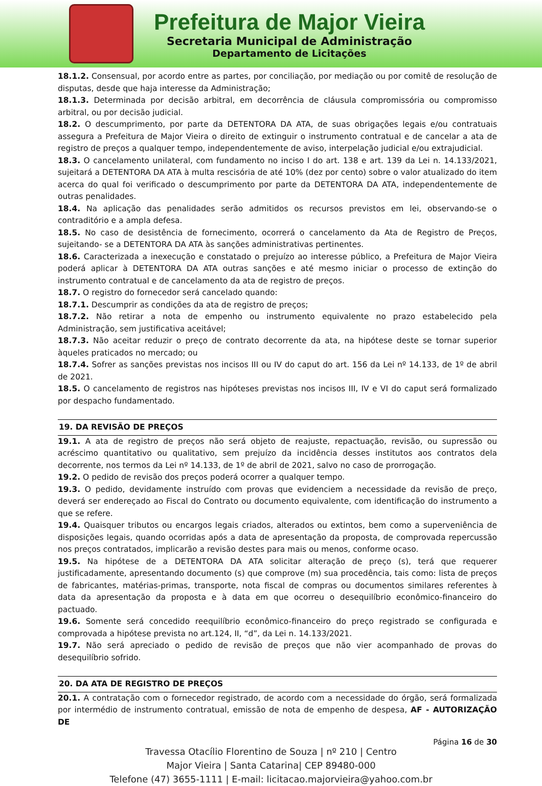Prefeitura de Major Vieira
Secretaria Municipal de Administração
Departamento de Licitações
18.1.2. Consensual, por acordo entre as partes, por conciliação, por mediação ou por comitê de resolução de disputas, desde que haja interesse da Administração;
18.1.3. Determinada por decisão arbitral, em decorrência de cláusula compromissória ou compromisso arbitral, ou por decisão judicial.
18.2. O descumprimento, por parte da DETENTORA DA ATA, de suas obrigações legais e/ou contratuais assegura a Prefeitura de Major Vieira o direito de extinguir o instrumento contratual e de cancelar a ata de registro de preços a qualquer tempo, independentemente de aviso, interpelação judicial e/ou extrajudicial.
18.3. O cancelamento unilateral, com fundamento no inciso I do art. 138 e art. 139 da Lei n. 14.133/2021, sujeitará a DETENTORA DA ATA à multa rescisória de até 10% (dez por cento) sobre o valor atualizado do item acerca do qual foi verificado o descumprimento por parte da DETENTORA DA ATA, independentemente de outras penalidades.
18.4. Na aplicação das penalidades serão admitidos os recursos previstos em lei, observando-se o contraditório e a ampla defesa.
18.5. No caso de desistência de fornecimento, ocorrerá o cancelamento da Ata de Registro de Preços, sujeitando- se a DETENTORA DA ATA às sanções administrativas pertinentes.
18.6. Caracterizada a inexecução e constatado o prejuízo ao interesse público, a Prefeitura de Major Vieira poderá aplicar à DETENTORA DA ATA outras sanções e até mesmo iniciar o processo de extinção do instrumento contratual e de cancelamento da ata de registro de preços.
18.7. O registro do fornecedor será cancelado quando:
18.7.1. Descumprir as condições da ata de registro de preços;
18.7.2. Não retirar a nota de empenho ou instrumento equivalente no prazo estabelecido pela Administração, sem justificativa aceitável;
18.7.3. Não aceitar reduzir o preço de contrato decorrente da ata, na hipótese deste se tornar superior àqueles praticados no mercado; ou
18.7.4. Sofrer as sanções previstas nos incisos III ou IV do caput do art. 156 da Lei nº 14.133, de 1º de abril de 2021.
18.5. O cancelamento de registros nas hipóteses previstas nos incisos III, IV e VI do caput será formalizado por despacho fundamentado.
19. DA REVISÃO DE PREÇOS
19.1. A ata de registro de preços não será objeto de reajuste, repactuação, revisão, ou supressão ou acréscimo quantitativo ou qualitativo, sem prejuízo da incidência desses institutos aos contratos dela decorrente, nos termos da Lei nº 14.133, de 1º de abril de 2021, salvo no caso de prorrogação.
19.2. O pedido de revisão dos preços poderá ocorrer a qualquer tempo.
19.3. O pedido, devidamente instruído com provas que evidenciem a necessidade da revisão de preço, deverá ser endereçado ao Fiscal do Contrato ou documento equivalente, com identificação do instrumento a que se refere.
19.4. Quaisquer tributos ou encargos legais criados, alterados ou extintos, bem como a superveniência de disposições legais, quando ocorridas após a data de apresentação da proposta, de comprovada repercussão nos preços contratados, implicarão a revisão destes para mais ou menos, conforme ocaso.
19.5. Na hipótese de a DETENTORA DA ATA solicitar alteração de preço (s), terá que requerer justificadamente, apresentando documento (s) que comprove (m) sua procedência, tais como: lista de preços de fabricantes, matérias-primas, transporte, nota fiscal de compras ou documentos similares referentes à data da apresentação da proposta e à data em que ocorreu o desequilíbrio econômico-financeiro do pactuado.
19.6. Somente será concedido reequilíbrio econômico-financeiro do preço registrado se configurada e comprovada a hipótese prevista no art.124, II, “d”, da Lei n. 14.133/2021.
19.7. Não será apreciado o pedido de revisão de preços que não vier acompanhado de provas do desequilíbrio sofrido.
20. DA ATA DE REGISTRO DE PREÇOS
20.1. A contratação com o fornecedor registrado, de acordo com a necessidade do órgão, será formalizada por intermédio de instrumento contratual, emissão de nota de empenho de despesa, AF - AUTORIZAÇÃO DE
Página 16 de 30
Travessa Otacílio Florentino de Souza | nº 210 | Centro
Major Vieira | Santa Catarina| CEP 89480-000
Telefone (47) 3655-1111 | E-mail: licitacao.majorvieira@yahoo.com.br